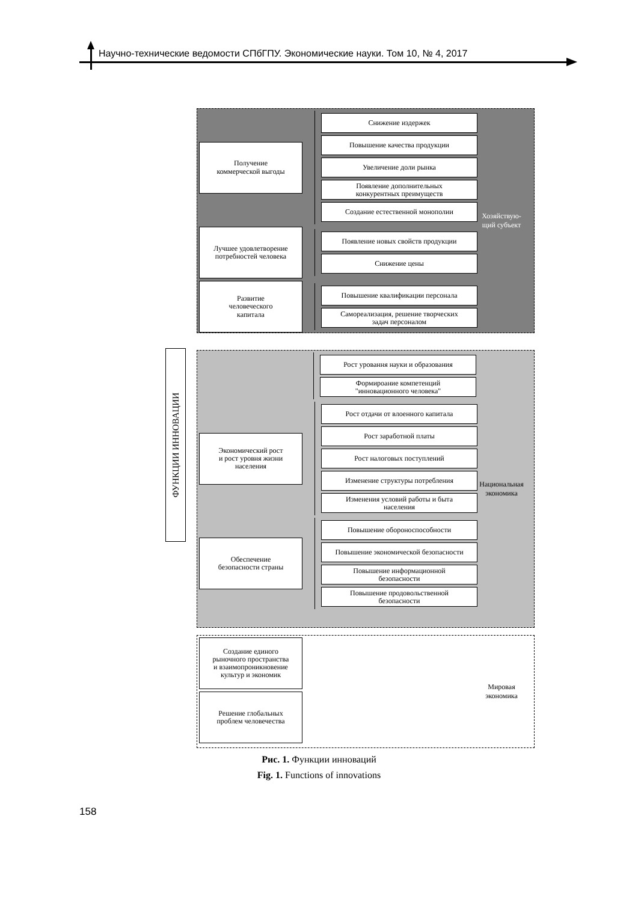Научно-технические ведомости СПбГПУ. Экономические науки. Том 10, № 4, 2017
ФУНКЦИИ ИННОВАЦИИ
Получение
коммерческой выгоды
Снижение издержек
Повышение качества продукции
Увеличение доли рынка
Появление дополнительных
конкурентных преимуществ
Создание естественной монополии
Лучшее удовлетворение
потребностей человека
Появление новых свойств продукции
Снижение цены
Развитие
человеческого
капитала
Повышение квалификации персонала
Самореализация, решение творческих
задач персоналом
Хозяйствую-
щий субъект
Рост уровання науки и образования
Формироание компетенций
"инновационного человека"
Экономический рост
и рост уровня жизни
населения
Рост отдачи от влоенного капитала
Рост заработной платы
Рост налоговых поступлений
Изменение структуры потребления
Изменения условий работы и быта
населения
Обеспечение
безопасности страны
Повышение обороноспособности
Повышение экономической безопасности
Повышение информационной
безопасности
Повышение продовольственной
безопасности
Национальная
экономика
Создание единого
рыночного пространства
и взаимопроникновение
культур и экономик
Решение глобальных
проблем человечества
Мировая
экономика
Рис. 1. Функции инноваций
Fig. 1. Functions of innovations
158